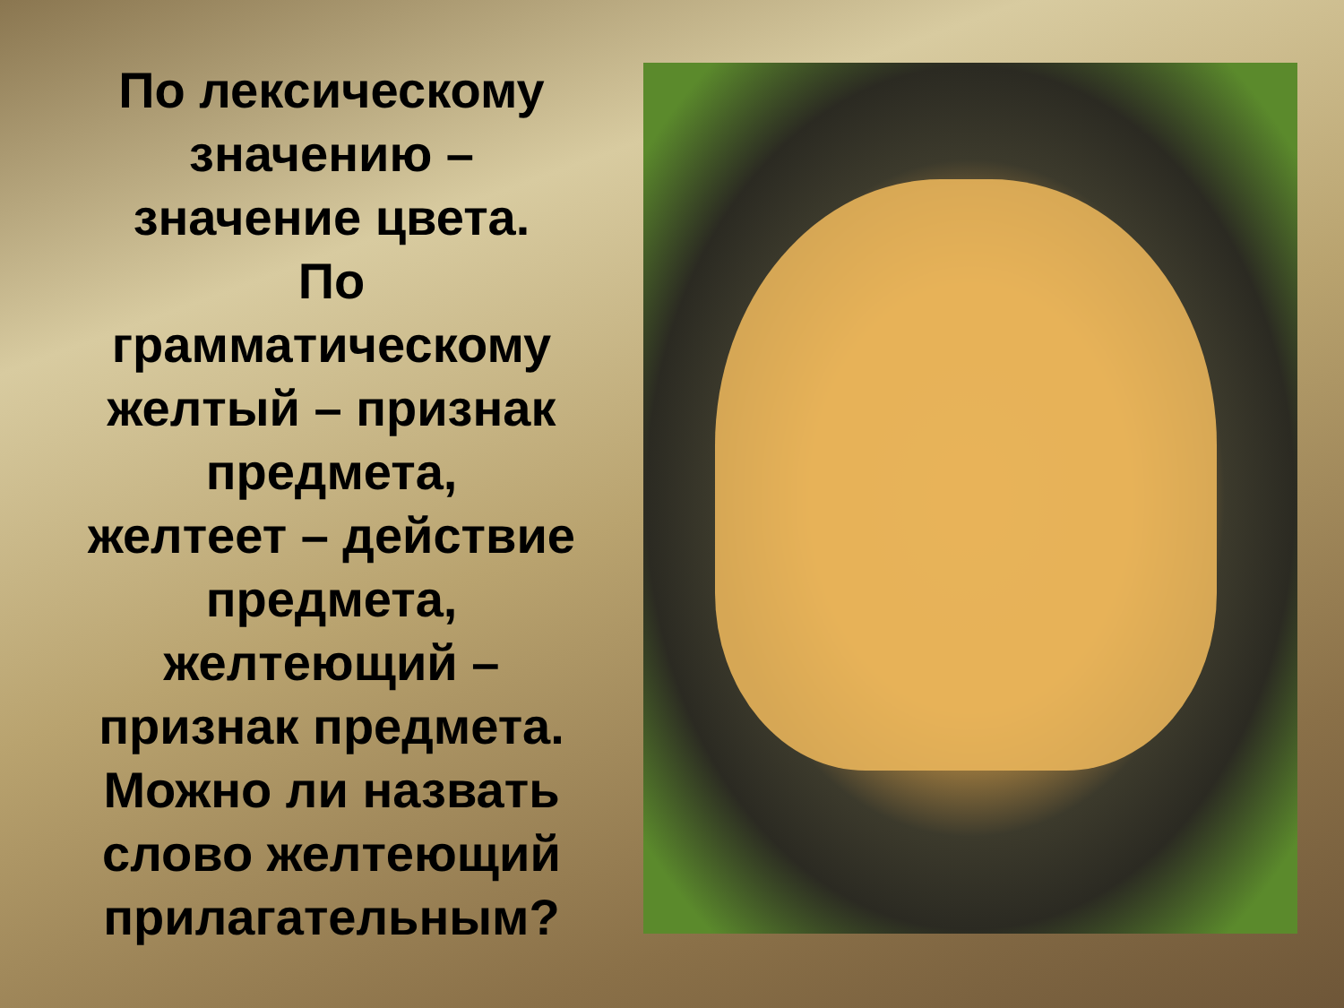По лексическому
значению –
значение цвета.
По
грамматическому
желтый – признак
предмета,
желтеет – действие
предмета,
желтеющий –
признак предмета.
Можно ли назвать
слово желтеющий
прилагательным?